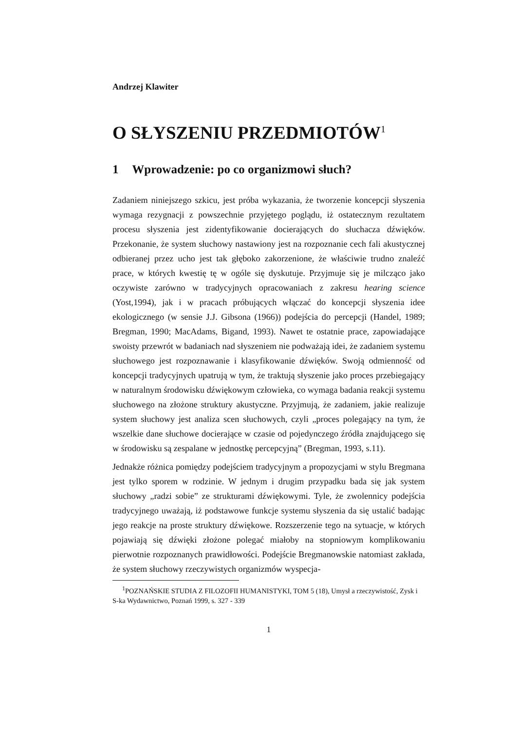Andrzej Klawiter
O SŁYSZENIU PRZEDMIOTÓW<sup>1</sup>
1 Wprowadzenie: po co organizmowi słuch?
Zadaniem niniejszego szkicu, jest próba wykazania, że tworzenie koncepcji słyszenia wymaga rezygnacji z powszechnie przyjętego poglądu, iż ostatecznym rezultatem procesu słyszenia jest zidentyfikowanie docierających do słuchacza dźwięków. Przekonanie, że system słuchowy nastawiony jest na rozpoznanie cech fali akustycznej odbieranej przez ucho jest tak głęboko zakorzenione, że właściwie trudno znaleźć prace, w których kwestię tę w ogóle się dyskutuje. Przyjmuje się je milcząco jako oczywiste zarówno w tradycyjnych opracowaniach z zakresu hearing science (Yost,1994), jak i w pracach próbujących włączać do koncepcji słyszenia idee ekologicznego (w sensie J.J. Gibsona (1966)) podejścia do percepcji (Handel, 1989; Bregman, 1990; MacAdams, Bigand, 1993). Nawet te ostatnie prace, zapowiadające swoisty przewrót w badaniach nad słyszeniem nie podważają idei, że zadaniem systemu słuchowego jest rozpoznawanie i klasyfikowanie dźwięków. Swoją odmienność od koncepcji tradycyjnych upatrują w tym, że traktują słyszenie jako proces przebiegający w naturalnym środowisku dźwiękowym człowieka, co wymaga badania reakcji systemu słuchowego na złożone struktury akustyczne. Przyjmują, że zadaniem, jakie realizuje system słuchowy jest analiza scen słuchowych, czyli „proces polegający na tym, że wszelkie dane słuchowe docierające w czasie od pojedynczego źródła znajdującego się w środowisku są zespalane w jednostkę percepcyjną” (Bregman, 1993, s.11).
Jednakże różnica pomiędzy podejściem tradycyjnym a propozycjami w stylu Bregmana jest tylko sporem w rodzinie. W jednym i drugim przypadku bada się jak system słuchowy „radzi sobie” ze strukturami dźwiękowymi. Tyle, że zwolennicy podejścia tradycyjnego uważają, iż podstawowe funkcje systemu słyszenia da się ustalić badając jego reakcje na proste struktury dźwiękowe. Rozszerzenie tego na sytuacje, w których pojawiają się dźwięki złożone polegać miałoby na stopniowym komplikowaniu pierwotnie rozpoznanych prawidłowości. Podejście Bregmanowskie natomiast zakłada, że system słuchowy rzeczywistych organizmów wyspecja-
<sup>1</sup> POZNAŃSKIE STUDIA Z FILOZOFII HUMANISTYKI, TOM 5 (18), Umysł a rzeczywistość, Zysk i S-ka Wydawnictwo, Poznań 1999, s. 327 - 339
1